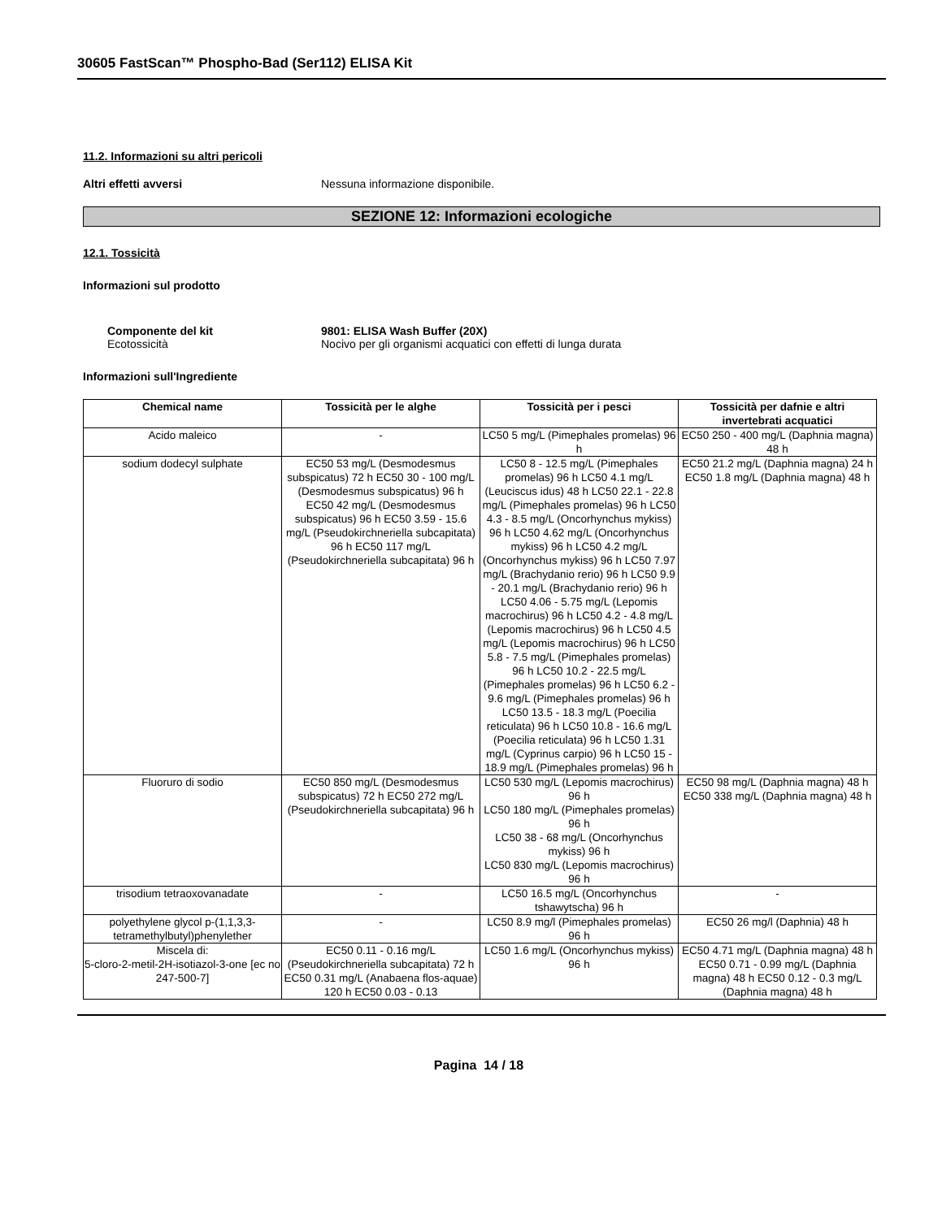30605 FastScan™ Phospho-Bad (Ser112) ELISA Kit
11.2. Informazioni su altri pericoli
Altri effetti avversi Nessuna informazione disponibile.
SEZIONE 12: Informazioni ecologiche
12.1. Tossicità
Informazioni sul prodotto
Componente del kit
Ecotossicità
9801: ELISA Wash Buffer (20X)
Nocivo per gli organismi acquatici con effetti di lunga durata
Informazioni sull'Ingrediente
| Chemical name | Tossicità per le alghe | Tossicità per i pesci | Tossicità per dafnie e altri invertebrati acquatici |
| --- | --- | --- | --- |
| Acido maleico | - | LC50 5 mg/L (Pimephales promelas) 96 h | EC50 250 - 400 mg/L (Daphnia magna) 48 h |
| sodium dodecyl sulphate | EC50 53 mg/L (Desmodesmus subspicatus) 72 h EC50 30 - 100 mg/L (Desmodesmus subspicatus) 96 h EC50 42 mg/L (Desmodesmus subspicatus) 96 h EC50 3.59 - 15.6 mg/L (Pseudokirchneriella subcapitata) 96 h EC50 117 mg/L (Pseudokirchneriella subcapitata) 96 h | LC50 8 - 12.5 mg/L (Pimephales promelas) 96 h LC50 4.1 mg/L (Leuciscus idus) 48 h LC50 22.1 - 22.8 mg/L (Pimephales promelas) 96 h LC50 4.3 - 8.5 mg/L (Oncorhynchus mykiss) 96 h LC50 4.62 mg/L (Oncorhynchus mykiss) 96 h LC50 4.2 mg/L (Oncorhynchus mykiss) 96 h LC50 7.97 mg/L (Brachydanio rerio) 96 h LC50 9.9 - 20.1 mg/L (Brachydanio rerio) 96 h LC50 4.06 - 5.75 mg/L (Lepomis macrochirus) 96 h LC50 4.2 - 4.8 mg/L (Lepomis macrochirus) 96 h LC50 4.5 mg/L (Lepomis macrochirus) 96 h LC50 5.8 - 7.5 mg/L (Pimephales promelas) 96 h LC50 10.2 - 22.5 mg/L (Pimephales promelas) 96 h LC50 6.2 - 9.6 mg/L (Pimephales promelas) 96 h LC50 13.5 - 18.3 mg/L (Poecilia reticulata) 96 h LC50 10.8 - 16.6 mg/L (Poecilia reticulata) 96 h LC50 1.31 mg/L (Cyprinus carpio) 96 h LC50 15 - 18.9 mg/L (Pimephales promelas) 96 h | EC50 21.2 mg/L (Daphnia magna) 24 h EC50 1.8 mg/L (Daphnia magna) 48 h |
| Fluoruro di sodio | EC50 850 mg/L (Desmodesmus subspicatus) 72 h EC50 272 mg/L (Pseudokirchneriella subcapitata) 96 h | LC50 530 mg/L (Lepomis macrochirus) 96 h LC50 180 mg/L (Pimephales promelas) 96 h LC50 38 - 68 mg/L (Oncorhynchus mykiss) 96 h LC50 830 mg/L (Lepomis macrochirus) 96 h | EC50 98 mg/L (Daphnia magna) 48 h EC50 338 mg/L (Daphnia magna) 48 h |
| trisodium tetraoxovanadate | - | LC50 16.5 mg/L (Oncorhynchus tshawytscha) 96 h | - |
| polyethylene glycol p-(1,1,3,3-tetramethylbutyl)phenylether | - | LC50 8.9 mg/l (Pimephales promelas) 96 h | EC50 26 mg/l (Daphnia) 48 h |
| Miscela di: 5-cloro-2-metil-2H-isotiazol-3-one [ec no 247-500-7] | EC50 0.11 - 0.16 mg/L (Pseudokirchneriella subcapitata) 72 h EC50 0.31 mg/L (Anabaena flos-aquae) 120 h EC50 0.03 - 0.13 | LC50 1.6 mg/L (Oncorhynchus mykiss) 96 h | EC50 4.71 mg/L (Daphnia magna) 48 h EC50 0.71 - 0.99 mg/L (Daphnia magna) 48 h EC50 0.12 - 0.3 mg/L (Daphnia magna) 48 h |
Pagina 14 / 18